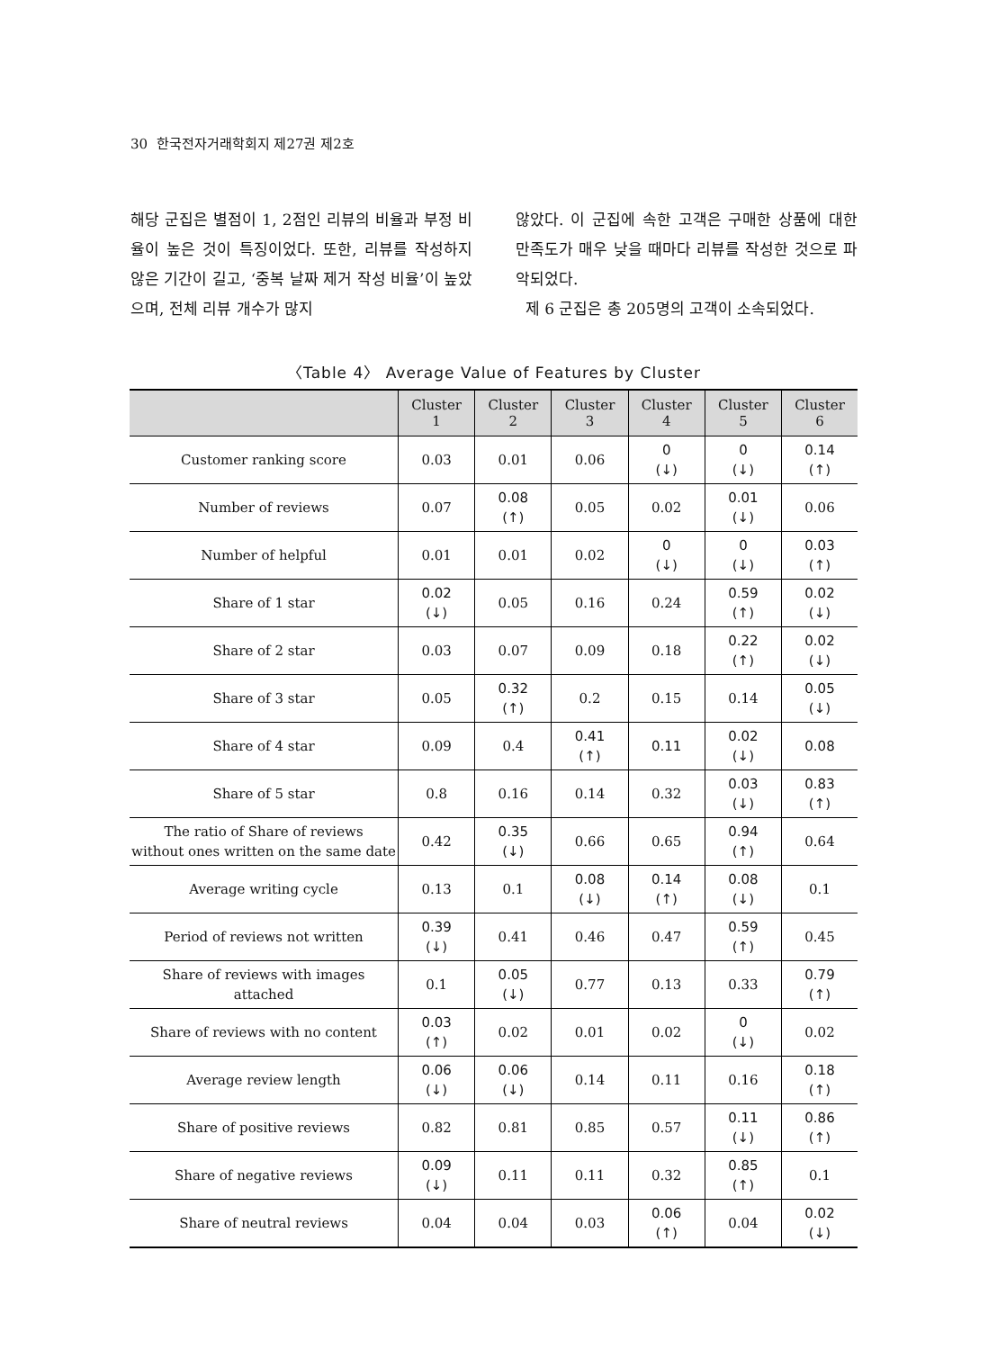30 한국전자거래학회지 제27권 제2호
해당 군집은 별점이 1, 2점인 리뷰의 비율과 부정 비율이 높은 것이 특징이었다. 또한, 리뷰를 작성하지 않은 기간이 길고, ‘중복 날짜 제거 작성 비율’이 높았으며, 전체 리뷰 개수가 많지
않았다. 이 군집에 속한 고객은 구매한 상품에 대한 만족도가 매우 낮을 때마다 리뷰를 작성한 것으로 파악되었다.
제 6 군집은 총 205명의 고객이 소속되었다.
〈Table 4〉 Average Value of Features by Cluster
| | Cluster 1 | Cluster 2 | Cluster 3 | Cluster 4 | Cluster 5 | Cluster 6 |
| --- | --- | --- | --- | --- | --- | --- |
| Customer ranking score | 0.03 | 0.01 | 0.06 | 0 (↓) | 0 (↓) | 0.14 (↑) |
| Number of reviews | 0.07 | 0.08 (↑) | 0.05 | 0.02 | 0.01 (↓) | 0.06 |
| Number of helpful | 0.01 | 0.01 | 0.02 | 0 (↓) | 0 (↓) | 0.03 (↑) |
| Share of 1 star | 0.02 (↓) | 0.05 | 0.16 | 0.24 | 0.59 (↑) | 0.02 (↓) |
| Share of 2 star | 0.03 | 0.07 | 0.09 | 0.18 | 0.22 (↑) | 0.02 (↓) |
| Share of 3 star | 0.05 | 0.32 (↑) | 0.2 | 0.15 | 0.14 | 0.05 (↓) |
| Share of 4 star | 0.09 | 0.4 | 0.41 (↑) | 0.11 | 0.02 (↓) | 0.08 |
| Share of 5 star | 0.8 | 0.16 | 0.14 | 0.32 | 0.03 (↓) | 0.83 (↑) |
| The ratio of Share of reviews without ones written on the same date | 0.42 | 0.35 (↓) | 0.66 | 0.65 | 0.94 (↑) | 0.64 |
| Average writing cycle | 0.13 | 0.1 | 0.08 (↓) | 0.14 (↑) | 0.08 (↓) | 0.1 |
| Period of reviews not written | 0.39 (↓) | 0.41 | 0.46 | 0.47 | 0.59 (↑) | 0.45 |
| Share of reviews with images attached | 0.1 | 0.05 (↓) | 0.77 | 0.13 | 0.33 | 0.79 (↑) |
| Share of reviews with no content | 0.03 (↑) | 0.02 | 0.01 | 0.02 | 0 (↓) | 0.02 |
| Average review length | 0.06 (↓) | 0.06 (↓) | 0.14 | 0.11 | 0.16 | 0.18 (↑) |
| Share of positive reviews | 0.82 | 0.81 | 0.85 | 0.57 | 0.11 (↓) | 0.86 (↑) |
| Share of negative reviews | 0.09 (↓) | 0.11 | 0.11 | 0.32 | 0.85 (↑) | 0.1 |
| Share of neutral reviews | 0.04 | 0.04 | 0.03 | 0.06 (↑) | 0.04 | 0.02 (↓) |